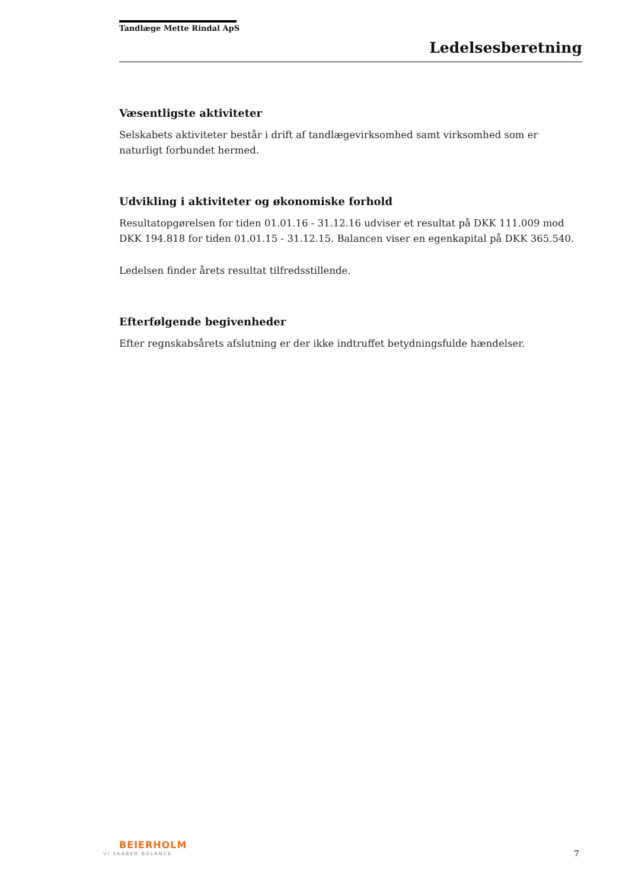Tandlæge Mette Rindal ApS
Ledelsesberetning
Væsentligste aktiviteter
Selskabets aktiviteter består i drift af tandlægevirksomhed samt virksomhed som er naturligt forbundet hermed.
Udvikling i aktiviteter og økonomiske forhold
Resultatopgørelsen for tiden 01.01.16 - 31.12.16 udviser et resultat på DKK 111.009 mod DKK 194.818 for tiden 01.01.15 - 31.12.15. Balancen viser en egenkapital på DKK 365.540.
Ledelsen finder årets resultat tilfredsstillende.
Efterfølgende begivenheder
Efter regnskabsårets afslutning er der ikke indtruffet betydningsfulde hændelser.
BEIERHOLM
VI SKABER BALANCE 7